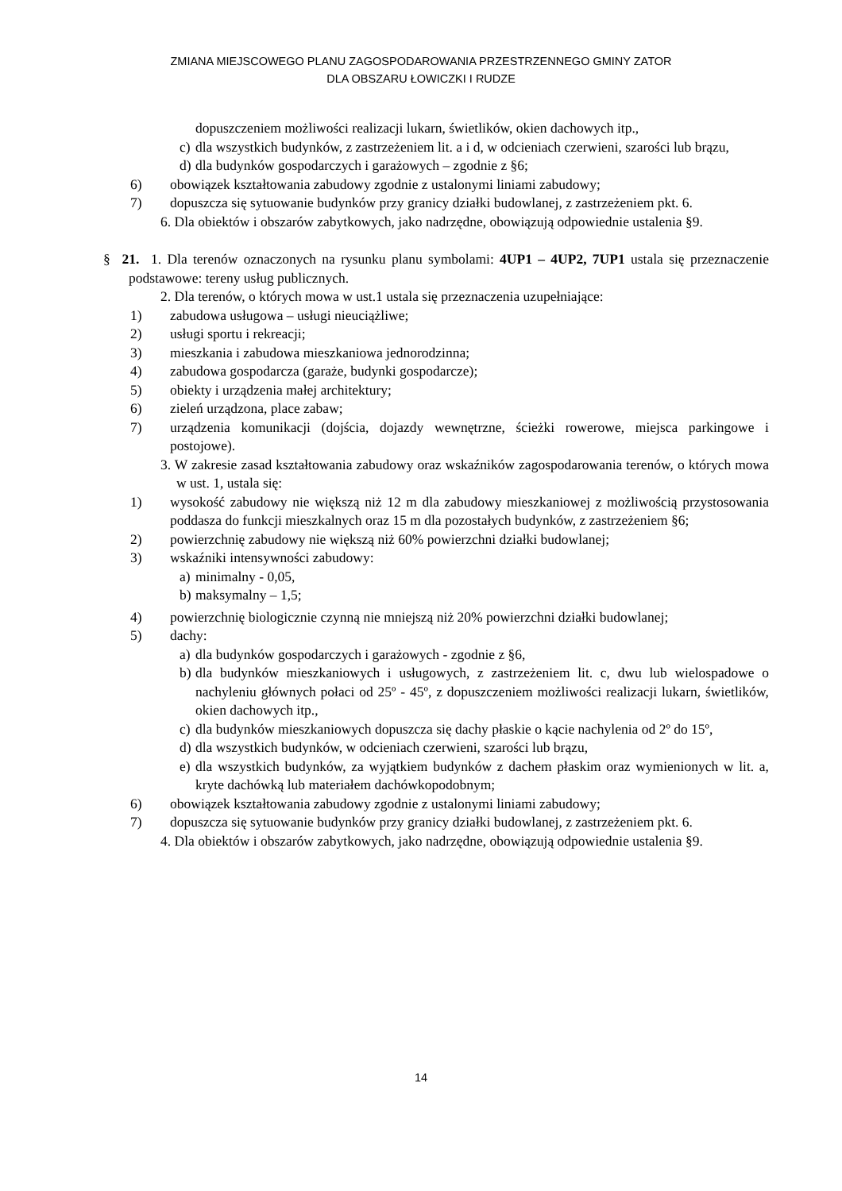ZMIANA MIEJSCOWEGO PLANU ZAGOSPODAROWANIA PRZESTRZENNEGO GMINY ZATOR
DLA OBSZARU ŁOWICZKI I RUDZE
dopuszczeniem możliwości realizacji lukarn, świetlików, okien dachowych itp.,
c) dla wszystkich budynków, z zastrzeżeniem lit. a i d, w odcieniach czerwieni, szarości lub brązu,
d) dla budynków gospodarczych i garażowych – zgodnie z §6;
6) obowiązek kształtowania zabudowy zgodnie z ustalonymi liniami zabudowy;
7) dopuszcza się sytuowanie budynków przy granicy działki budowlanej, z zastrzeżeniem pkt. 6.
6. Dla obiektów i obszarów zabytkowych, jako nadrzędne, obowiązują odpowiednie ustalenia §9.
§ 21. 1. Dla terenów oznaczonych na rysunku planu symbolami: 4UP1 – 4UP2, 7UP1 ustala się przeznaczenie podstawowe: tereny usług publicznych.
2. Dla terenów, o których mowa w ust.1 ustala się przeznaczenia uzupełniające:
1) zabudowa usługowa – usługi nieuciążliwe;
2) usługi sportu i rekreacji;
3) mieszkania i zabudowa mieszkaniowa jednorodzinna;
4) zabudowa gospodarcza (garaże, budynki gospodarcze);
5) obiekty i urządzenia małej architektury;
6) zieleń urządzona, place zabaw;
7) urządzenia komunikacji (dojścia, dojazdy wewnętrzne, ścieżki rowerowe, miejsca parkingowe i postojowe).
3. W zakresie zasad kształtowania zabudowy oraz wskaźników zagospodarowania terenów, o których mowa w ust. 1, ustala się:
1) wysokość zabudowy nie większą niż 12 m dla zabudowy mieszkaniowej z możliwością przystosowania poddasza do funkcji mieszkalnych oraz 15 m dla pozostałych budynków, z zastrzeżeniem §6;
2) powierzchnię zabudowy nie większą niż 60% powierzchni działki budowlanej;
3) wskaźniki intensywności zabudowy:
a) minimalny - 0,05,
b) maksymalny – 1,5;
4) powierzchnię biologicznie czynną nie mniejszą niż 20% powierzchni działki budowlanej;
5) dachy:
a) dla budynków gospodarczych i garażowych - zgodnie z §6,
b) dla budynków mieszkaniowych i usługowych, z zastrzeżeniem lit. c, dwu lub wielospadowe o nachyleniu głównych połaci od 25º - 45º, z dopuszczeniem możliwości realizacji lukarn, świetlików, okien dachowych itp.,
c) dla budynków mieszkaniowych dopuszcza się dachy płaskie o kącie nachylenia od 2º do 15º,
d) dla wszystkich budynków, w odcieniach czerwieni, szarości lub brązu,
e) dla wszystkich budynków, za wyjątkiem budynków z dachem płaskim oraz wymienionych w lit. a, kryte dachówką lub materiałem dachówkopodobnym;
6) obowiązek kształtowania zabudowy zgodnie z ustalonymi liniami zabudowy;
7) dopuszcza się sytuowanie budynków przy granicy działki budowlanej, z zastrzeżeniem pkt. 6.
4. Dla obiektów i obszarów zabytkowych, jako nadrzędne, obowiązują odpowiednie ustalenia §9.
14